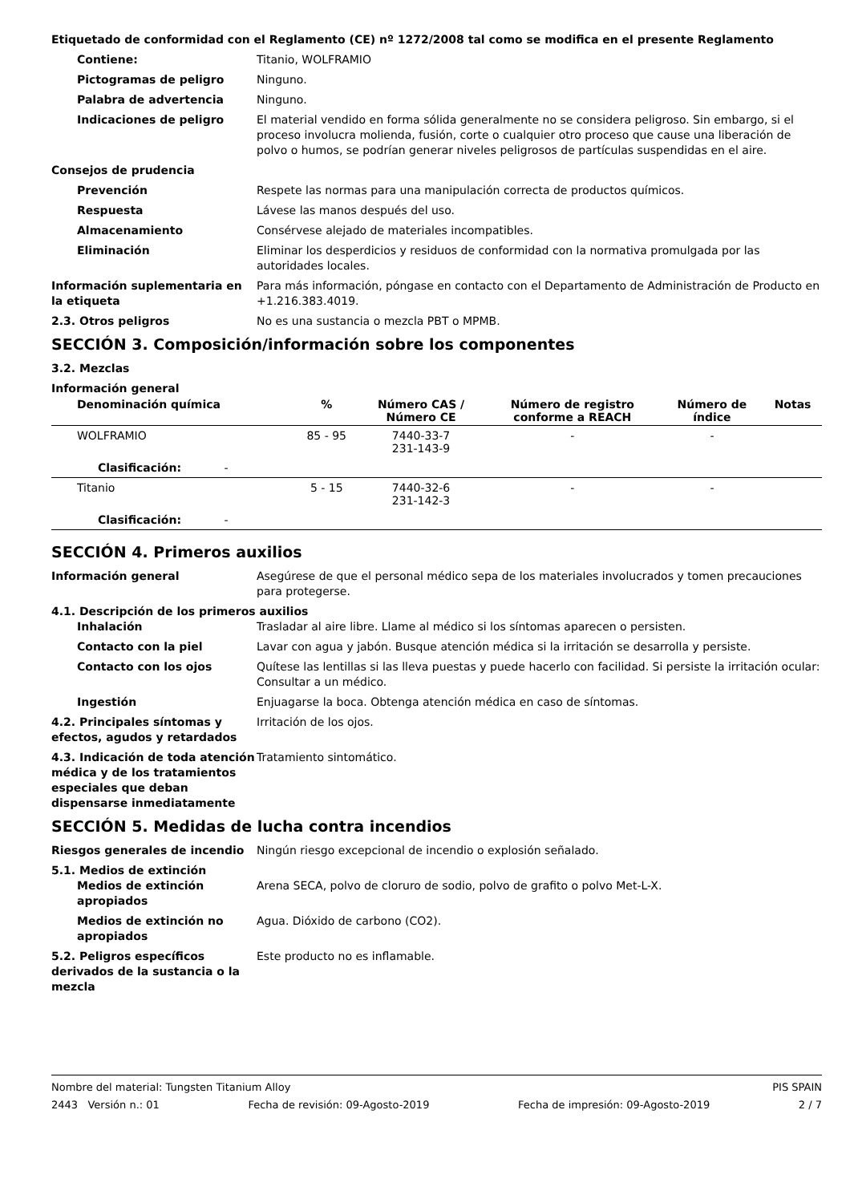Etiquetado de conformidad con el Reglamento (CE) nº 1272/2008 tal como se modifica en el presente Reglamento
Contiene: Titanio, WOLFRAMIO
Pictogramas de peligro Ninguno.
Palabra de advertencia Ninguno.
Indicaciones de peligro El material vendido en forma sólida generalmente no se considera peligroso. Sin embargo, si el proceso involucra molienda, fusión, corte o cualquier otro proceso que cause una liberación de polvo o humos, se podrían generar niveles peligrosos de partículas suspendidas en el aire.
Consejos de prudencia
Prevención Respete las normas para una manipulación correcta de productos químicos.
Respuesta Lávese las manos después del uso.
Almacenamiento Consérvese alejado de materiales incompatibles.
Eliminación Eliminar los desperdicios y residuos de conformidad con la normativa promulgada por las autoridades locales.
Información suplementaria en la etiqueta
Para más información, póngase en contacto con el Departamento de Administración de Producto en +1.216.383.4019.
2.3. Otros peligros No es una sustancia o mezcla PBT o MPMB.
SECCIÓN 3. Composición/información sobre los componentes
3.2. Mezclas
Información general
| Denominación química | % | Número CAS / Número CE | Número de registro conforme a REACH | Número de índice | Notas |
| --- | --- | --- | --- | --- | --- |
| WOLFRAMIO | 85 - 95 | 7440-33-7 231-143-9 | - | - | |
| Clasificación: - | | | | | |
| Titanio | 5 - 15 | 7440-32-6 231-142-3 | - | - | |
| Clasificación: - | | | | | |
SECCIÓN 4. Primeros auxilios
Información general Asegúrese de que el personal médico sepa de los materiales involucrados y tomen precauciones para protegerse.
4.1. Descripción de los primeros auxilios
Inhalación Trasladar al aire libre. Llame al médico si los síntomas aparecen o persisten.
Contacto con la piel Lavar con agua y jabón. Busque atención médica si la irritación se desarrolla y persiste.
Contacto con los ojos Quítese las lentillas si las lleva puestas y puede hacerlo con facilidad. Si persiste la irritación ocular: Consultar a un médico.
Ingestión Enjuagarse la boca. Obtenga atención médica en caso de síntomas.
4.2. Principales síntomas y efectos, agudos y retardados
Irritación de los ojos.
4.3. Indicación de toda atención médica y de los tratamientos especiales que deban dispensarse inmediatamente
Tratamiento sintomático.
SECCIÓN 5. Medidas de lucha contra incendios
Riesgos generales de incendio Ningún riesgo excepcional de incendio o explosión señalado.
5.1. Medios de extinción
Medios de extinción apropiados
Arena SECA, polvo de cloruro de sodio, polvo de grafito o polvo Met-L-X.
Medios de extinción no apropiados
Agua. Dióxido de carbono (CO2).
5.2. Peligros específicos derivados de la sustancia o la mezcla
Este producto no es inflamable.
Nombre del material: Tungsten Titanium Alloy PIS SPAIN
2443 Versión n.: 01 Fecha de revisión: 09-Agosto-2019 Fecha de impresión: 09-Agosto-2019 2 / 7